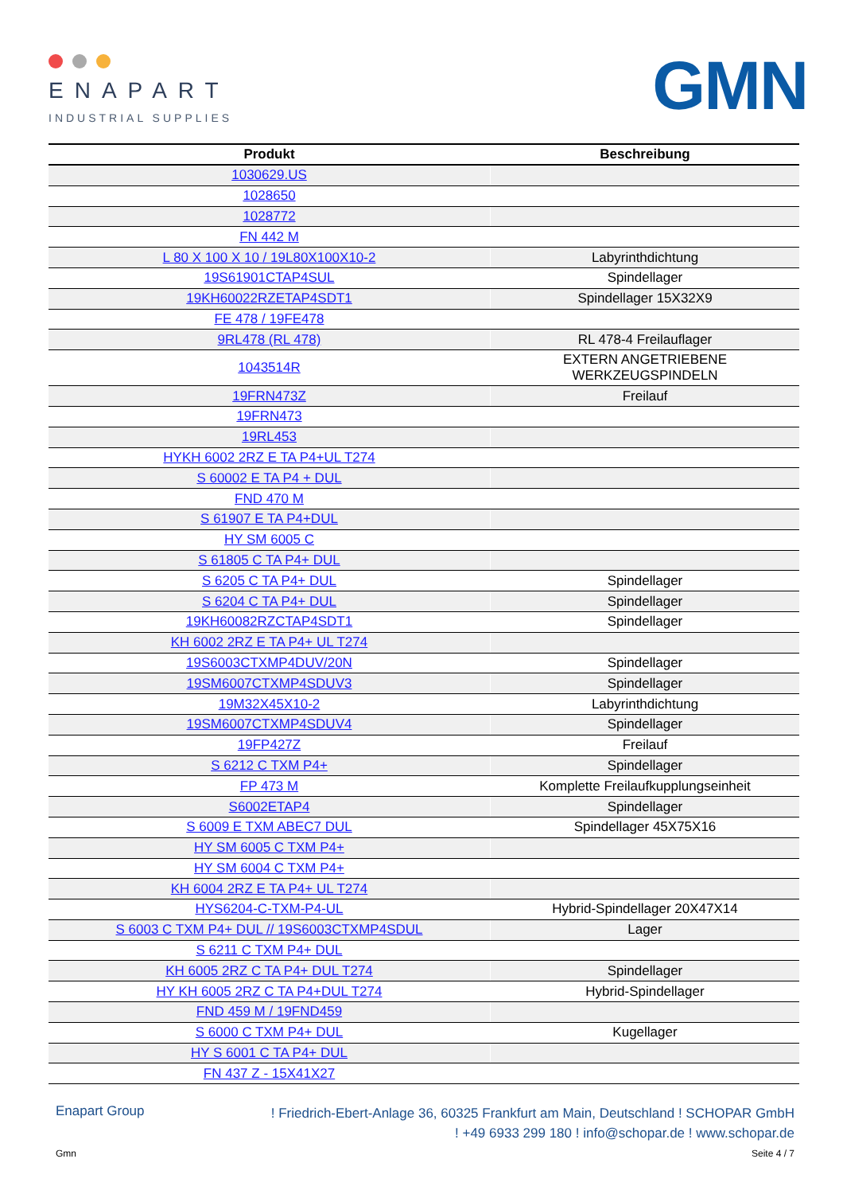ENAPART
INDUSTRIAL SUPPLIES
GMN
| Produkt | Beschreibung |
| --- | --- |
| 1030629.US | |
| 1028650 | |
| 1028772 | |
| FN 442 M | |
| L 80 X 100 X 10 / 19L80X100X10-2 | Labyrinthdichtung |
| 19S61901CTAP4SUL | Spindellager |
| 19KH60022RZETAP4SDT1 | Spindellager 15X32X9 |
| FE 478 / 19FE478 | |
| 9RL478 (RL 478) | RL 478-4 Freilauflager |
| 1043514R | EXTERN ANGETRIEBENE WERKZEUGSPINDELN |
| 19FRN473Z | Freilauf |
| 19FRN473 | |
| 19RL453 | |
| HYKH 6002 2RZ E TA P4+UL T274 | |
| S 60002 E TA P4 + DUL | |
| FND 470 M | |
| S 61907 E TA P4+DUL | |
| HY SM 6005 C | |
| S 61805 C TA P4+ DUL | |
| S 6205 C TA P4+ DUL | Spindellager |
| S 6204 C TA P4+ DUL | Spindellager |
| 19KH60082RZCTAP4SDT1 | Spindellager |
| KH 6002 2RZ E TA P4+ UL T274 | |
| 19S6003CTXMP4DUV/20N | Spindellager |
| 19SM6007CTXMP4SDUV3 | Spindellager |
| 19M32X45X10-2 | Labyrinthdichtung |
| 19SM6007CTXMP4SDUV4 | Spindellager |
| 19FP427Z | Freilauf |
| S 6212 C TXM P4+ | Spindellager |
| FP 473 M | Komplette Freilaufkupplungseinheit |
| S6002ETAP4 | Spindellager |
| S 6009 E TXM ABEC7 DUL | Spindellager 45X75X16 |
| HY SM 6005 C TXM P4+ | |
| HY SM 6004 C TXM P4+ | |
| KH 6004 2RZ E TA P4+ UL T274 | |
| HYS6204-C-TXM-P4-UL | Hybrid-Spindellager 20X47X14 |
| S 6003 C TXM P4+ DUL // 19S6003CTXMP4SDUL | Lager |
| S 6211 C TXM P4+ DUL | |
| KH 6005 2RZ C TA P4+ DUL T274 | Spindellager |
| HY KH 6005 2RZ C TA P4+DUL T274 | Hybrid-Spindellager |
| FND 459 M / 19FND459 | |
| S 6000 C TXM P4+ DUL | Kugellager |
| HY S 6001 C TA P4+ DUL | |
| FN 437 Z - 15X41X27 | |
Enapart Group! Friedrich-Ebert-Anlage 36, 60325 Frankfurt am Main, Deutschland ! SCHOPAR GmbH
! +49 6933 299 180 ! info@schopar.de ! www.schopar.de
Gmn Seite 4 / 7